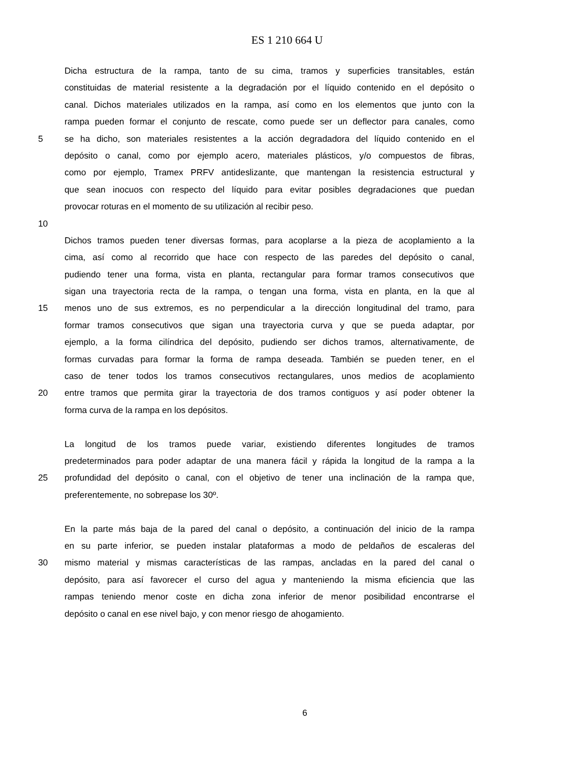ES 1 210 664 U
Dicha estructura de la rampa, tanto de su cima, tramos y superficies transitables, están
constituidas de material resistente a la degradación por el líquido contenido en el depósito o
canal. Dichos materiales utilizados en la rampa, así como en los elementos que junto con la
rampa pueden formar el conjunto de rescate, como puede ser un deflector para canales, como
5 se ha dicho, son materiales resistentes a la acción degradadora del líquido contenido en el
depósito o canal, como por ejemplo acero, materiales plásticos, y/o compuestos de fibras,
como por ejemplo, Tramex PRFV antideslizante, que mantengan la resistencia estructural y
que sean inocuos con respecto del líquido para evitar posibles degradaciones que puedan
provocar roturas en el momento de su utilización al recibir peso.
10
Dichos tramos pueden tener diversas formas, para acoplarse a la pieza de acoplamiento a la
cima, así como al recorrido que hace con respecto de las paredes del depósito o canal,
pudiendo tener una forma, vista en planta, rectangular para formar tramos consecutivos que
sigan una trayectoria recta de la rampa, o tengan una forma, vista en planta, en la que al
15 menos uno de sus extremos, es no perpendicular a la dirección longitudinal del tramo, para
formar tramos consecutivos que sigan una trayectoria curva y que se pueda adaptar, por
ejemplo, a la forma cilíndrica del depósito, pudiendo ser dichos tramos, alternativamente, de
formas curvadas para formar la forma de rampa deseada. También se pueden tener, en el
caso de tener todos los tramos consecutivos rectangulares, unos medios de acoplamiento
20 entre tramos que permita girar la trayectoria de dos tramos contiguos y así poder obtener la
forma curva de la rampa en los depósitos.
La longitud de los tramos puede variar, existiendo diferentes longitudes de tramos
predeterminados para poder adaptar de una manera fácil y rápida la longitud de la rampa a la
25 profundidad del depósito o canal, con el objetivo de tener una inclinación de la rampa que,
preferentemente, no sobrepase los 30º.
En la parte más baja de la pared del canal o depósito, a continuación del inicio de la rampa
en su parte inferior, se pueden instalar plataformas a modo de peldaños de escaleras del
30 mismo material y mismas características de las rampas, ancladas en la pared del canal o
depósito, para así favorecer el curso del agua y manteniendo la misma eficiencia que las
rampas teniendo menor coste en dicha zona inferior de menor posibilidad encontrarse el
depósito o canal en ese nivel bajo, y con menor riesgo de ahogamiento.
6